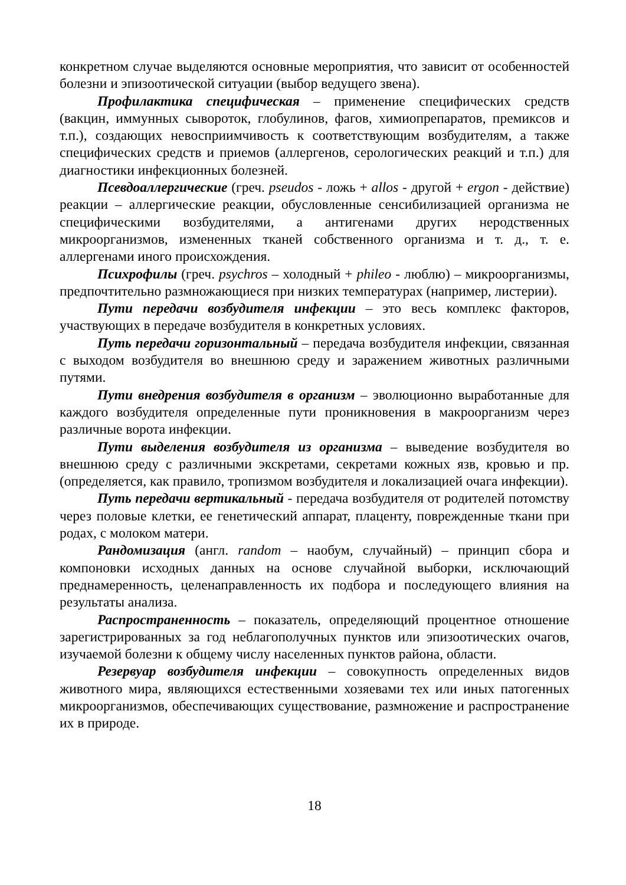конкретном случае выделяются основные мероприятия, что зависит от особенностей болезни и эпизоотической ситуации (выбор ведущего звена).
Профилактика специфическая – применение специфических средств (вакцин, иммунных сывороток, глобулинов, фагов, химиопрепаратов, премиксов и т.п.), создающих невосприимчивость к соответствующим возбудителям, а также специфических средств и приемов (аллергенов, серологических реакций и т.п.) для диагностики инфекционных болезней.
Псевдоаллергические (греч. pseudos - ложь + allos - другой + ergon - действие) реакции – аллергические реакции, обусловленные сенсибилизацией организма не специфическими возбудителями, а антигенами других неродственных микроорганизмов, измененных тканей собственного организма и т. д., т. е. аллергенами иного происхождения.
Психрофилы (греч. psychros – холодный + phileo - люблю) – микроорганизмы, предпочтительно размножающиеся при низких температурах (например, листерии).
Пути передачи возбудителя инфекции – это весь комплекс факторов, участвующих в передаче возбудителя в конкретных условиях.
Путь передачи горизонтальный – передача возбудителя инфекции, связанная с выходом возбудителя во внешнюю среду и заражением животных различными путями.
Пути внедрения возбудителя в организм – эволюционно выработанные для каждого возбудителя определенные пути проникновения в макроорганизм через различные ворота инфекции.
Пути выделения возбудителя из организма – выведение возбудителя во внешнюю среду с различными экскретами, секретами кожных язв, кровью и пр. (определяется, как правило, тропизмом возбудителя и локализацией очага инфекции).
Путь передачи вертикальный - передача возбудителя от родителей потомству через половые клетки, ее генетический аппарат, плаценту, поврежденные ткани при родах, с молоком матери.
Рандомизация (англ. random – наобум, случайный) – принцип сбора и компоновки исходных данных на основе случайной выборки, исключающий преднамеренность, целенаправленность их подбора и последующего влияния на результаты анализа.
Распространенность – показатель, определяющий процентное отношение зарегистрированных за год неблагополучных пунктов или эпизоотических очагов, изучаемой болезни к общему числу населенных пунктов района, области.
Резервуар возбудителя инфекции – совокупность определенных видов животного мира, являющихся естественными хозяевами тех или иных патогенных микроорганизмов, обеспечивающих существование, размножение и распространение их в природе.
18